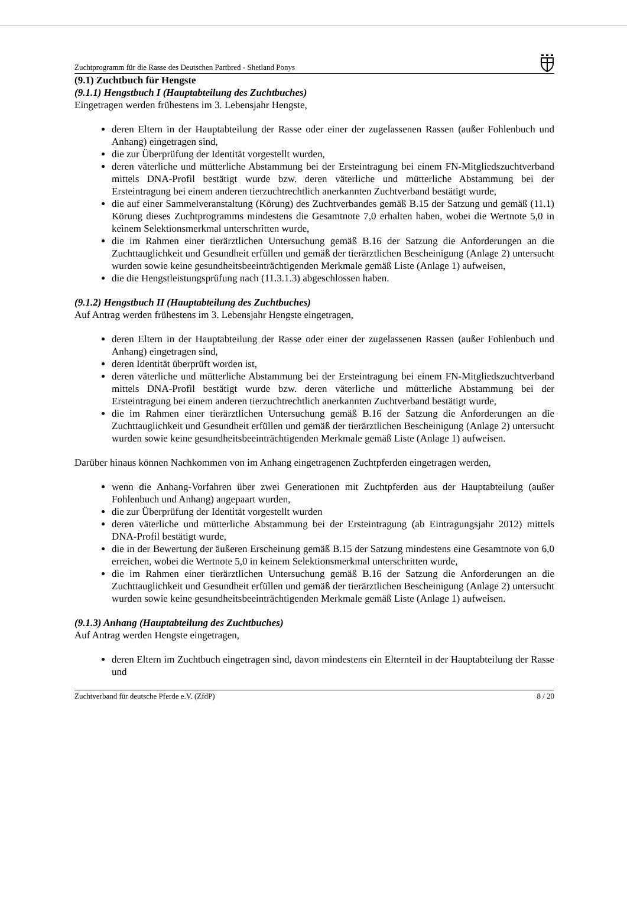Zuchtprogramm für die Rasse des Deutschen Partbred - Shetland Ponys
(9.1) Zuchtbuch für Hengste
(9.1.1) Hengstbuch I (Hauptabteilung des Zuchtbuches)
Eingetragen werden frühestens im 3. Lebensjahr Hengste,
deren Eltern in der Hauptabteilung der Rasse oder einer der zugelassenen Rassen (außer Fohlenbuch und Anhang) eingetragen sind,
die zur Überprüfung der Identität vorgestellt wurden,
deren väterliche und mütterliche Abstammung bei der Ersteintragung bei einem FN-Mitgliedszuchtverband mittels DNA-Profil bestätigt wurde bzw. deren väterliche und mütterliche Abstammung bei der Ersteintragung bei einem anderen tierzuchtrechtlich anerkannten Zuchtverband bestätigt wurde,
die auf einer Sammelveranstaltung (Körung) des Zuchtverbandes gemäß B.15 der Satzung und gemäß (11.1) Körung dieses Zuchtprogramms mindestens die Gesamtnote 7,0 erhalten haben, wobei die Wertnote 5,0 in keinem Selektionsmerkmal unterschritten wurde,
die im Rahmen einer tierärztlichen Untersuchung gemäß B.16 der Satzung die Anforderungen an die Zuchttauglichkeit und Gesundheit erfüllen und gemäß der tierärztlichen Bescheinigung (Anlage 2) untersucht wurden sowie keine gesundheitsbeeinträchtigenden Merkmale gemäß Liste (Anlage 1) aufweisen,
die die Hengstleistungsprüfung nach (11.3.1.3) abgeschlossen haben.
(9.1.2) Hengstbuch II (Hauptabteilung des Zuchtbuches)
Auf Antrag werden frühestens im 3. Lebensjahr Hengste eingetragen,
deren Eltern in der Hauptabteilung der Rasse oder einer der zugelassenen Rassen (außer Fohlenbuch und Anhang) eingetragen sind,
deren Identität überprüft worden ist,
deren väterliche und mütterliche Abstammung bei der Ersteintragung bei einem FN-Mitgliedszuchtverband mittels DNA-Profil bestätigt wurde bzw. deren väterliche und mütterliche Abstammung bei der Ersteintragung bei einem anderen tierzuchtrechtlich anerkannten Zuchtverband bestätigt wurde,
die im Rahmen einer tierärztlichen Untersuchung gemäß B.16 der Satzung die Anforderungen an die Zuchttauglichkeit und Gesundheit erfüllen und gemäß der tierärztlichen Bescheinigung (Anlage 2) untersucht wurden sowie keine gesundheitsbeeinträchtigenden Merkmale gemäß Liste (Anlage 1) aufweisen.
Darüber hinaus können Nachkommen von im Anhang eingetragenen Zuchtpferden eingetragen werden,
wenn die Anhang-Vorfahren über zwei Generationen mit Zuchtpferden aus der Hauptabteilung (außer Fohlenbuch und Anhang) angepaart wurden,
die zur Überprüfung der Identität vorgestellt wurden
deren väterliche und mütterliche Abstammung bei der Ersteintragung (ab Eintragungsjahr 2012) mittels DNA-Profil bestätigt wurde,
die in der Bewertung der äußeren Erscheinung gemäß B.15 der Satzung mindestens eine Gesamtnote von 6,0 erreichen, wobei die Wertnote 5,0 in keinem Selektionsmerkmal unterschritten wurde,
die im Rahmen einer tierärztlichen Untersuchung gemäß B.16 der Satzung die Anforderungen an die Zuchttauglichkeit und Gesundheit erfüllen und gemäß der tierärztlichen Bescheinigung (Anlage 2) untersucht wurden sowie keine gesundheitsbeeinträchtigenden Merkmale gemäß Liste (Anlage 1) aufweisen.
(9.1.3) Anhang (Hauptabteilung des Zuchtbuches)
Auf Antrag werden Hengste eingetragen,
deren Eltern im Zuchtbuch eingetragen sind, davon mindestens ein Elternteil in der Hauptabteilung der Rasse und
Zuchtverband für deutsche Pferde e.V. (ZfdP) 8 / 20